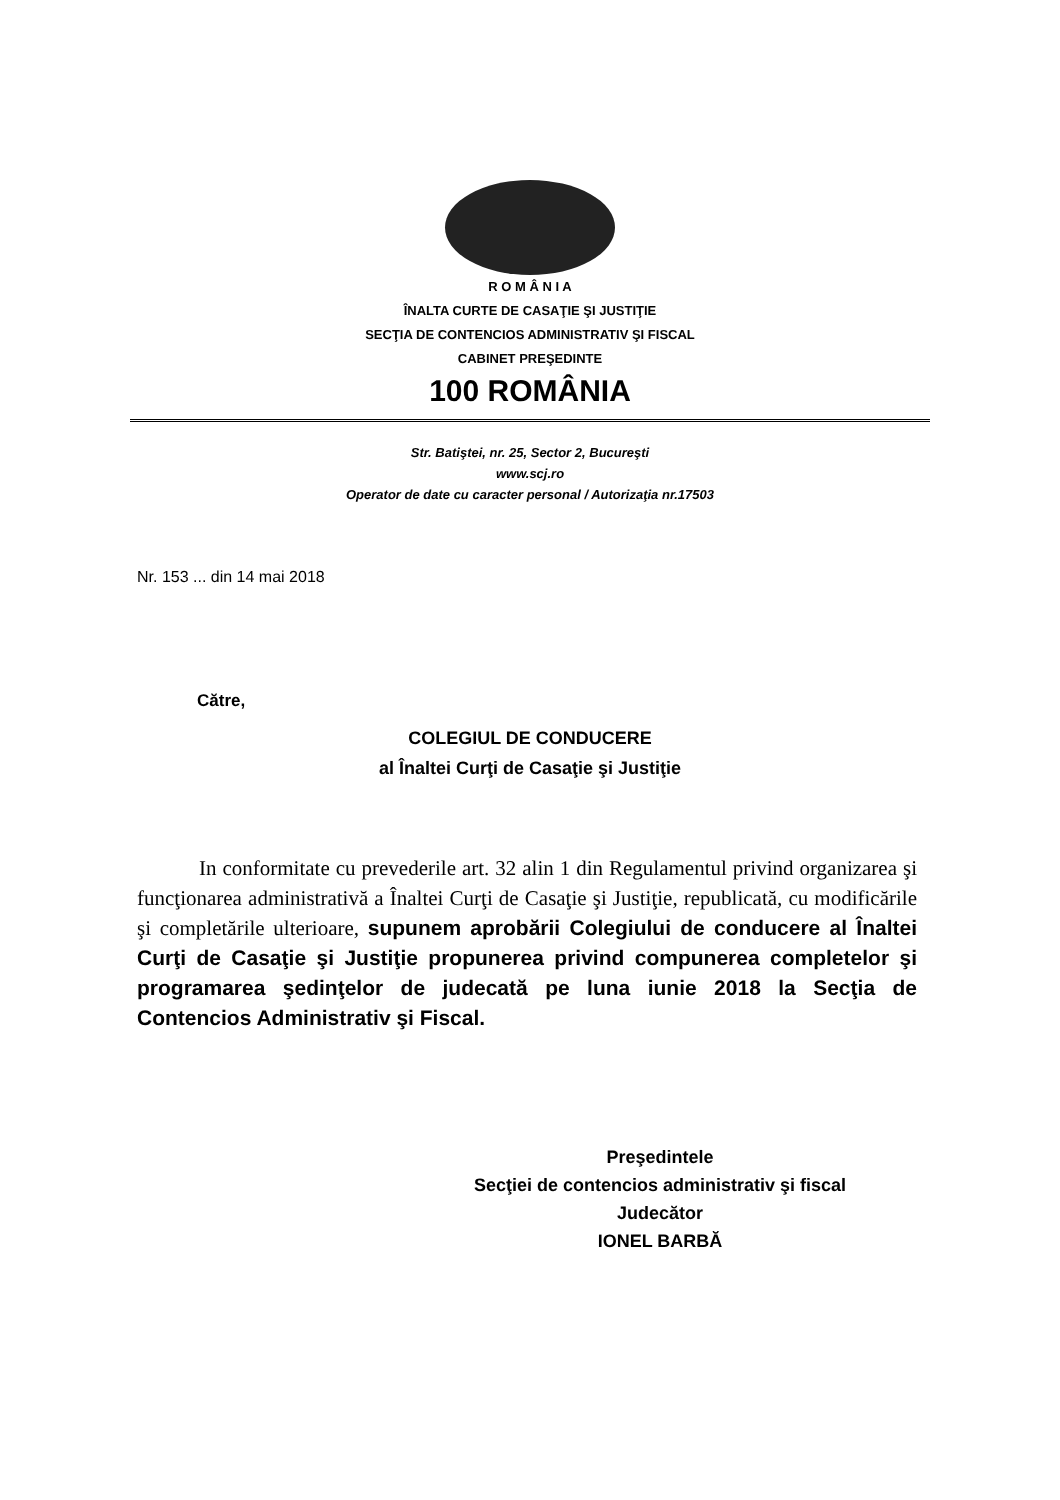R O M Â N I A
ÎNALTA CURTE DE CASAŢIE ŞI JUSTIŢIE
SECŢIA DE CONTENCIOS ADMINISTRATIV ŞI FISCAL
CABINET PREŞEDINTE
100 ROMÂNIA
Str. Batiştei, nr. 25, Sector 2, Bucureşti
www.scj.ro
Operator de date cu caracter personal / Autorizaţia nr.17503
Nr. 153 ... din 14 mai 2018
Către,
COLEGIUL DE CONDUCERE
al Înaltei Curţi de Casaţie şi Justiţie
In conformitate cu prevederile art. 32 alin 1 din Regulamentul privind organizarea şi funcţionarea administrativă a Înaltei Curţi de Casaţie şi Justiţie, republicată, cu modificările şi completările ulterioare, supunem aprobării Colegiului de conducere al Înaltei Curţi de Casaţie şi Justiţie propunerea privind compunerea completelor şi programarea şedinţelor de judecată pe luna iunie 2018 la Secţia de Contencios Administrativ şi Fiscal.
Preşedintele
Secţiei de contencios administrativ şi fiscal
Judecător
IONEL BARBĂ